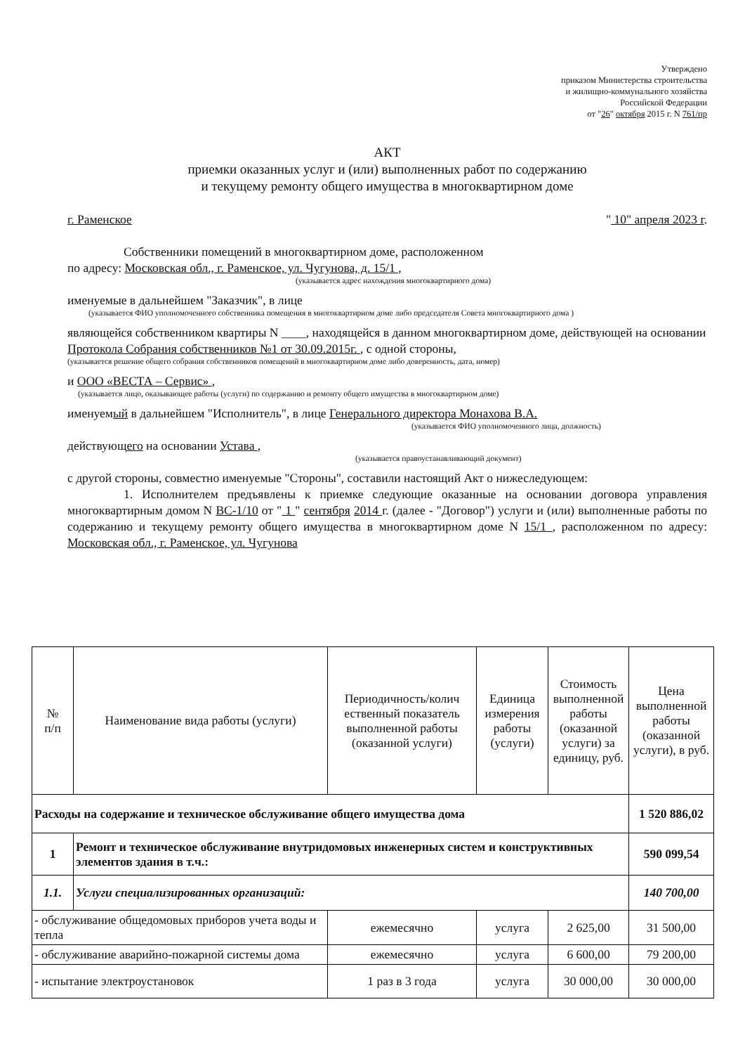Утверждено
приказом Министерства строительства
и жилищно-коммунального хозяйства
Российской Федерации
от "26" октября 2015 г. N 761/пр
АКТ
приемки оказанных услуг и (или) выполненных работ по содержанию
и текущему ремонту общего имущества в многоквартирном доме
г. Раменское " 10" апреля 2023 г.
Собственники помещений в многоквартирном доме, расположенном
по адресу: Московская обл., г. Раменское, ул. Чугунова, д. 15/1 ,
(указывается адрес нахождения многоквартирного дома)
именуемые в дальнейшем "Заказчик", в лице
(указывается ФИО уполномоченного собственника помещения в многоквартирном доме либо председателя Совета многоквартирного дома )
являющейся собственником квартиры N ____, находящейся в данном многоквартирном доме, действующей на основании
Протокола Собрания собственников №1 от 30.09.2015г. , с одной стороны,
(указывается решение общего собрания собственников помещений в многоквартирном доме либо доверенность, дата, номер)
и ООО «ВЕСТА – Сервис» ,
(указывается лицо, оказывающее работы (услуги) по содержанию и ремонту общего имущества в многоквартирном доме)
именуемый в дальнейшем "Исполнитель", в лице Генерального директора Монахова В.А.
(указывается ФИО уполномоченного лица, должность)
действующего на основании Устава ,
(указывается правоустанавливающий документ)
с другой стороны, совместно именуемые "Стороны", составили настоящий Акт о нижеследующем:
1. Исполнителем предъявлены к приемке следующие оказанные на основании договора управления многоквартирным домом N ВС-1/10 от " 1 " сентября 2014 г. (далее - "Договор") услуги и (или) выполненные работы по содержанию и текущему ремонту общего имущества в многоквартирном доме N 15/1 , расположенном по адресу: Московская обл., г. Раменское, ул. Чугунова
| № п/п | Наименование вида работы (услуги) | Периодичность/колич ественный показатель выполненной работы (оказанной услуги) | Единица измерения работы (услуги) | Стоимость выполненной работы (оказанной услуги) за единицу, руб. | Цена выполненной работы (оказанной услуги), в руб. |
| Расходы на содержание и техническое обслуживание общего имущества дома | | | | | 1 520 886,02 |
| 1 | Ремонт и техническое обслуживание внутридомовых инженерных систем и конструктивных элементов здания в т.ч.: | | | | 590 099,54 |
| 1.1. | Услуги специализированных организаций: | | | | 140 700,00 |
| - обслуживание общедомовых приборов учета воды и тепла | | ежемесячно | услуга | 2 625,00 | 31 500,00 |
| - обслуживание аварийно-пожарной системы дома | | ежемесячно | услуга | 6 600,00 | 79 200,00 |
| - испытание электроустановок | | 1 раз в 3 года | услуга | 30 000,00 | 30 000,00 |